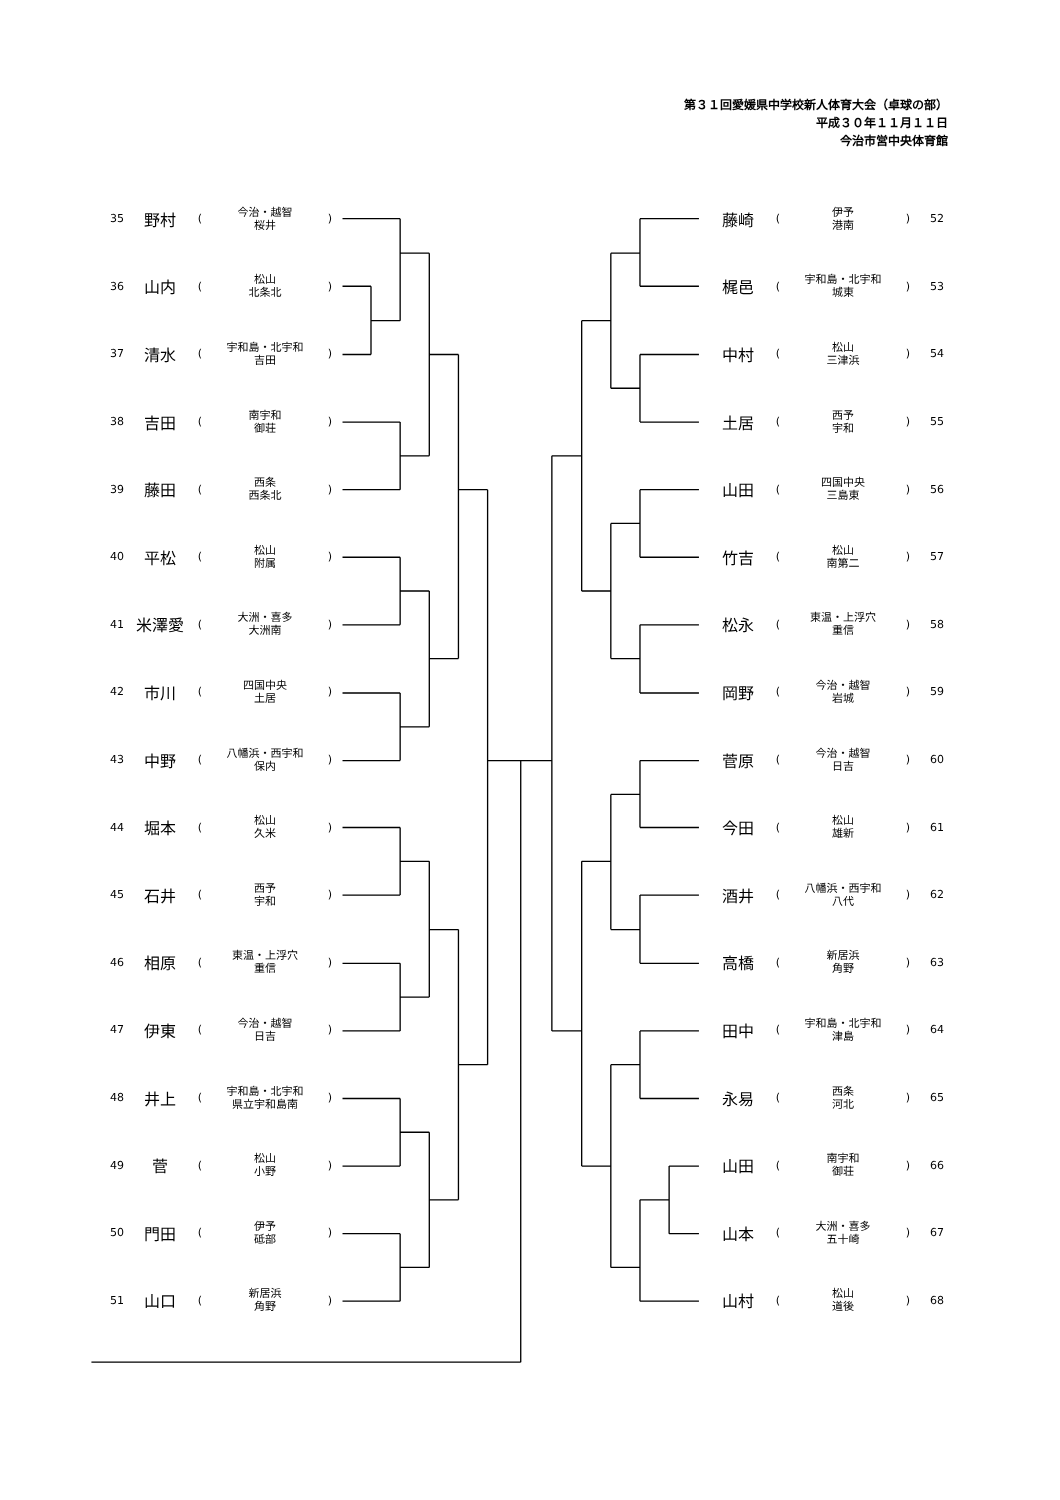第３１回愛媛県中学校新人体育大会（卓球の部）
平成３０年１１月１１日
今治市営中央体育館
35 野村 (今治・越智
桜井)
36 山内 (松山
北条北)
37 清水 (宇和島・北宇和
吉田)
38 吉田 (南宇和
御荘)
39 藤田 (西条
西条北)
40 平松 (松山
附属)
41 米澤愛 (大洲・喜多
大洲南)
42 市川 (四国中央
土居)
43 中野 (八幡浜・西宇和
保内)
44 堀本 (松山
久米)
45 石井 (西予
宇和)
46 相原 (東温・上浮穴
重信)
47 伊東 (今治・越智
日吉)
48 井上 (宇和島・北宇和
県立宇和島南)
49 菅 (松山
小野)
50 門田 (伊予
砥部)
51 山口 (新居浜
角野)
藤崎 (伊予
港南) 52
梶邑 (宇和島・北宇和
城東) 53
中村 (松山
三津浜) 54
土居 (西予
宇和) 55
山田 (四国中央
三島東) 56
竹吉 (松山
南第二) 57
松永 (東温・上浮穴
重信) 58
岡野 (今治・越智
岩城) 59
菅原 (今治・越智
日吉) 60
今田 (松山
雄新) 61
酒井 (八幡浜・西宇和
八代) 62
高橋 (新居浜
角野) 63
田中 (宇和島・北宇和
津島) 64
永易 (西条
河北) 65
山田 (南宇和
御荘) 66
山本 (大洲・喜多
五十崎) 67
山村 (松山
道後) 68